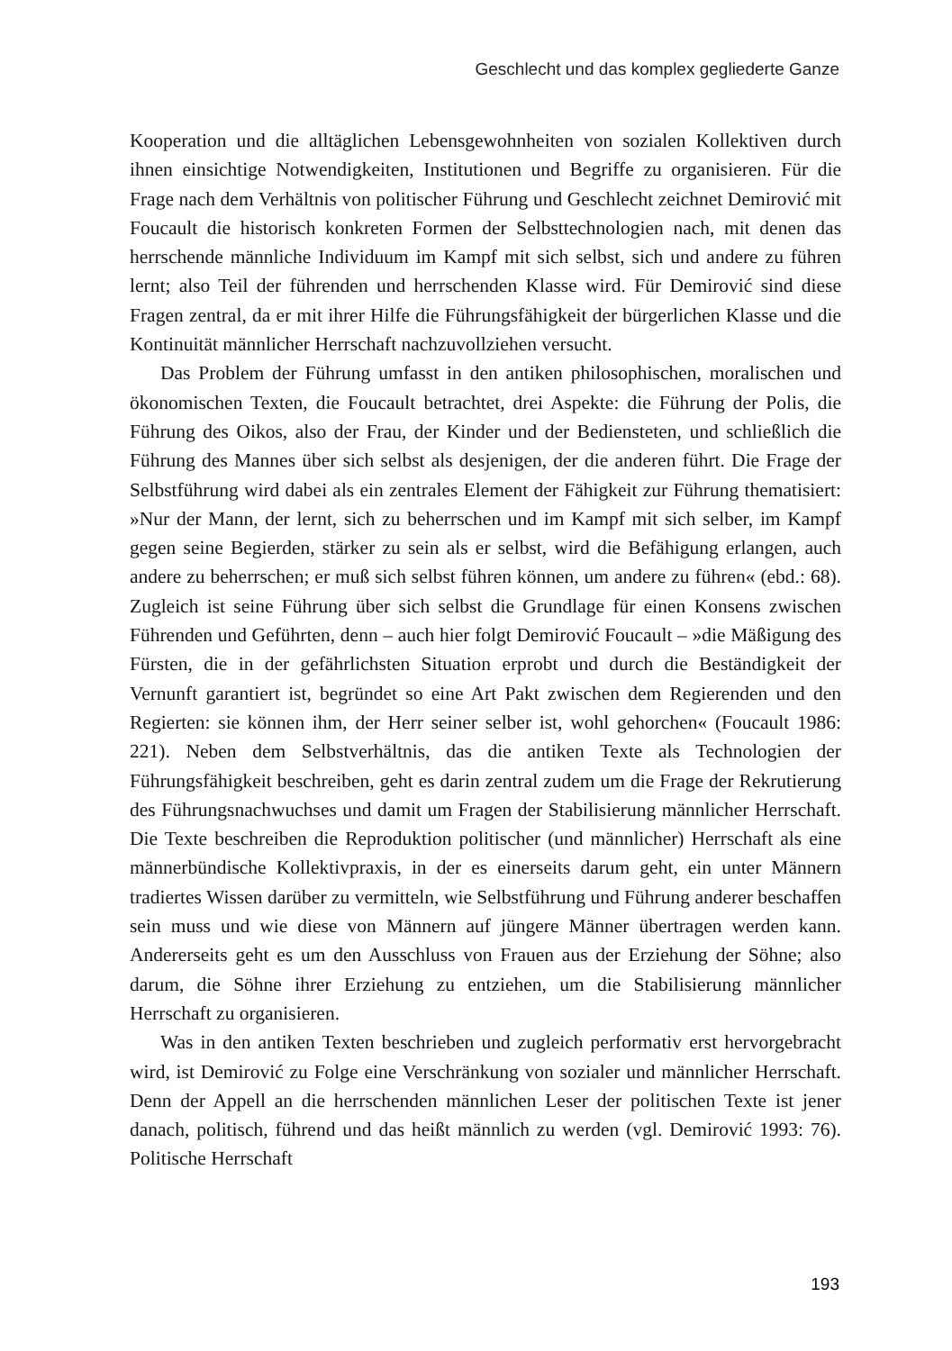Geschlecht und das komplex gegliederte Ganze
Kooperation und die alltäglichen Lebensgewohnheiten von sozialen Kollektiven durch ihnen einsichtige Notwendigkeiten, Institutionen und Begriffe zu organisieren. Für die Frage nach dem Verhältnis von politischer Führung und Geschlecht zeichnet Demirović mit Foucault die historisch konkreten Formen der Selbsttechnologien nach, mit denen das herrschende männliche Individuum im Kampf mit sich selbst, sich und andere zu führen lernt; also Teil der führenden und herrschenden Klasse wird. Für Demirović sind diese Fragen zentral, da er mit ihrer Hilfe die Führungsfähigkeit der bürgerlichen Klasse und die Kontinuität männlicher Herrschaft nachzuvollziehen versucht.
Das Problem der Führung umfasst in den antiken philosophischen, moralischen und ökonomischen Texten, die Foucault betrachtet, drei Aspekte: die Führung der Polis, die Führung des Oikos, also der Frau, der Kinder und der Bediensteten, und schließlich die Führung des Mannes über sich selbst als desjenigen, der die anderen führt. Die Frage der Selbstführung wird dabei als ein zentrales Element der Fähigkeit zur Führung thematisiert: »Nur der Mann, der lernt, sich zu beherrschen und im Kampf mit sich selber, im Kampf gegen seine Begierden, stärker zu sein als er selbst, wird die Befähigung erlangen, auch andere zu beherrschen; er muß sich selbst führen können, um andere zu führen« (ebd.: 68). Zugleich ist seine Führung über sich selbst die Grundlage für einen Konsens zwischen Führenden und Geführten, denn – auch hier folgt Demirović Foucault – »die Mäßigung des Fürsten, die in der gefährlichsten Situation erprobt und durch die Beständigkeit der Vernunft garantiert ist, begründet so eine Art Pakt zwischen dem Regierenden und den Regierten: sie können ihm, der Herr seiner selber ist, wohl gehorchen« (Foucault 1986: 221). Neben dem Selbstverhältnis, das die antiken Texte als Technologien der Führungsfähigkeit beschreiben, geht es darin zentral zudem um die Frage der Rekrutierung des Führungsnachwuchses und damit um Fragen der Stabilisierung männlicher Herrschaft. Die Texte beschreiben die Reproduktion politischer (und männlicher) Herrschaft als eine männerbündische Kollektivpraxis, in der es einerseits darum geht, ein unter Männern tradiertes Wissen darüber zu vermitteln, wie Selbstführung und Führung anderer beschaffen sein muss und wie diese von Männern auf jüngere Männer übertragen werden kann. Andererseits geht es um den Ausschluss von Frauen aus der Erziehung der Söhne; also darum, die Söhne ihrer Erziehung zu entziehen, um die Stabilisierung männlicher Herrschaft zu organisieren.
Was in den antiken Texten beschrieben und zugleich performativ erst hervorgebracht wird, ist Demirović zu Folge eine Verschränkung von sozialer und männlicher Herrschaft. Denn der Appell an die herrschenden männlichen Leser der politischen Texte ist jener danach, politisch, führend und das heißt männlich zu werden (vgl. Demirović 1993: 76). Politische Herrschaft
193